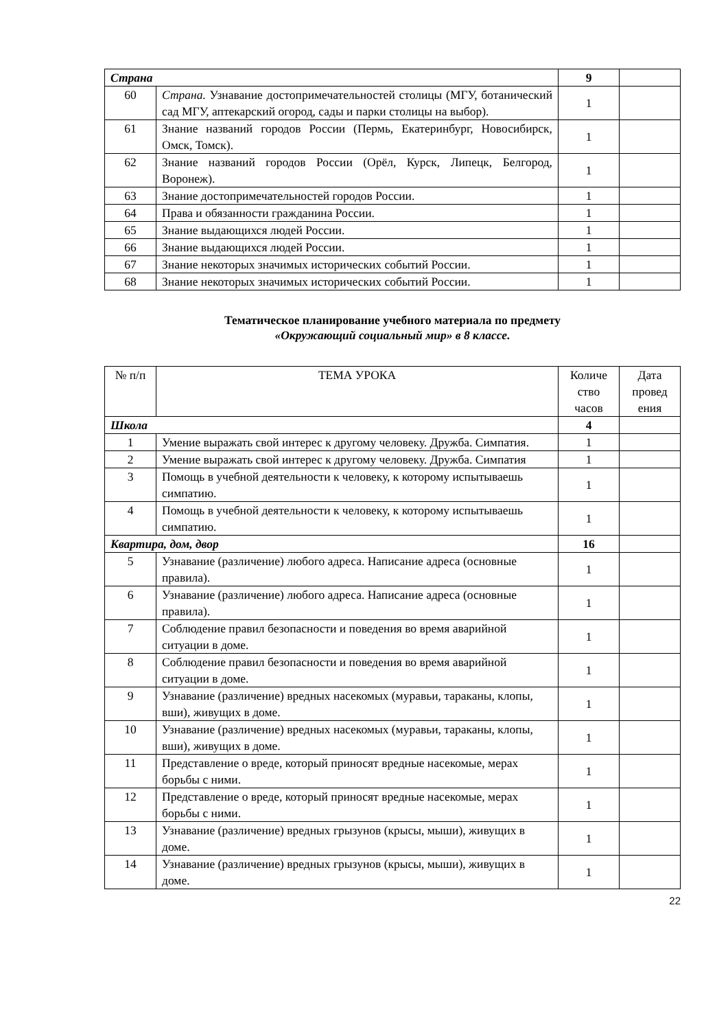| Страна | | 9 | |
| 60 | Страна. Узнавание достопримечательностей столицы (МГУ, ботанический сад МГУ, аптекарский огород, сады и парки столицы на выбор). | 1 | |
| 61 | Знание названий городов России (Пермь, Екатеринбург, Новосибирск, Омск, Томск). | 1 | |
| 62 | Знание названий городов России (Орёл, Курск, Липецк, Белгород, Воронеж). | 1 | |
| 63 | Знание достопримечательностей городов России. | 1 | |
| 64 | Права и обязанности гражданина России. | 1 | |
| 65 | Знание выдающихся людей России. | 1 | |
| 66 | Знание выдающихся людей России. | 1 | |
| 67 | Знание некоторых значимых исторических событий России. | 1 | |
| 68 | Знание некоторых значимых исторических событий России. | 1 | |
Тематическое планирование учебного материала по предмету
«Окружающий социальный мир» в 8 классе.
| № п/п | ТЕМА УРОКА | Количе ство часов | Дата провед ения |
| --- | --- | --- | --- |
| Школа | | 4 | |
| 1 | Умение выражать свой интерес к другому человеку. Дружба. Симпатия. | 1 | |
| 2 | Умение выражать свой интерес к другому человеку. Дружба. Симпатия | 1 | |
| 3 | Помощь в учебной деятельности к человеку, к которому испытываешь симпатию. | 1 | |
| 4 | Помощь в учебной деятельности к человеку, к которому испытываешь симпатию. | 1 | |
| Квартира, дом, двор | | 16 | |
| 5 | Узнавание (различение) любого адреса. Написание адреса (основные правила). | 1 | |
| 6 | Узнавание (различение) любого адреса. Написание адреса (основные правила). | 1 | |
| 7 | Соблюдение правил безопасности и поведения во время аварийной ситуации в доме. | 1 | |
| 8 | Соблюдение правил безопасности и поведения во время аварийной ситуации в доме. | 1 | |
| 9 | Узнавание (различение) вредных насекомых (муравьи, тараканы, клопы, вши), живущих в доме. | 1 | |
| 10 | Узнавание (различение) вредных насекомых (муравьи, тараканы, клопы, вши), живущих в доме. | 1 | |
| 11 | Представление о вреде, который приносят вредные насекомые, мерах борьбы с ними. | 1 | |
| 12 | Представление о вреде, который приносят вредные насекомые, мерах борьбы с ними. | 1 | |
| 13 | Узнавание (различение) вредных грызунов (крысы, мыши), живущих в доме. | 1 | |
| 14 | Узнавание (различение) вредных грызунов (крысы, мыши), живущих в доме. | 1 | |
22